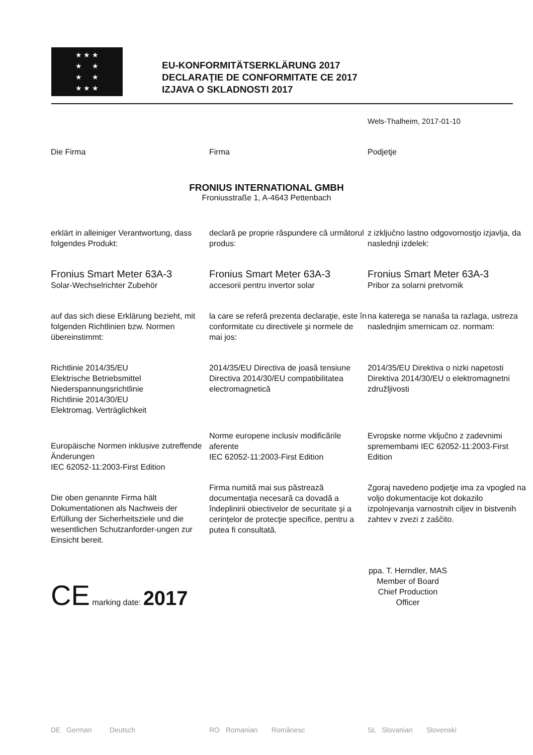★ ★ ★
★ ★
★ ★
★ ★ ★
EU-KONFORMITÄTSERKLÄRUNG 2017
DECLARAŢIE DE CONFORMITATE CE 2017
IZJAVA O SKLADNOSTI 2017
Wels-Thalheim, 2017-01-10
Die Firma Firma Podjetje
FRONIUS INTERNATIONAL GMBH
Froniusstraße 1, A-4643 Pettenbach
erklärt in alleiniger Verantwortung, dass folgendes Produkt:
declară pe proprie răspundere că următorul produs:
z izključno lastno odgovornostjo izjavlja, da naslednji izdelek:
Fronius Smart Meter 63A-3
Solar-Wechselrichter Zubehör
Fronius Smart Meter 63A-3
accesorii pentru invertor solar
Fronius Smart Meter 63A-3
Pribor za solarni pretvornik
auf das sich diese Erklärung bezieht, mit folgenden Richtlinien bzw. Normen übereinstimmt:
la care se referă prezenta declaraţie, este în conformitate cu directivele şi normele de mai jos:
na katerega se nanaša ta razlaga, ustreza naslednjim smernicam oz. normam:
Richtlinie 2014/35/EU
Elektrische Betriebsmittel Niederspannungsrichtlinie
Richtlinie 2014/30/EU
Elektromag. Verträglichkeit
2014/35/EU Directiva de joasă tensiune
Directiva 2014/30/EU compatibilitatea electromagnetică
2014/35/EU Direktiva o nizki napetosti
Direktiva 2014/30/EU o elektromagnetni združljivosti
Europäische Normen inklusive zutreffende Änderungen
IEC 62052-11:2003-First Edition
Norme europene inclusiv modificările aferente
IEC 62052-11:2003-First Edition
Evropske norme vključno z zadevnimi spremembami IEC 62052-11:2003-First Edition
Die oben genannte Firma hält Dokumentationen als Nachweis der Erfüllung der Sicherheitsziele und die wesentlichen Schutzanforder-ungen zur Einsicht bereit.
Firma numită mai sus păstrează documentaţia necesară ca dovadă a îndeplinirii obiectivelor de securitate şi a cerinţelor de protecţie specifice, pentru a putea fi consultată.
Zgoraj navedeno podjetje ima za vpogled na voljo dokumentacije kot dokazilo izpolnjevanja varnostnih ciljev in bistvenih zahtev v zvezi z zaščito.
CE marking date: 2017
ppa. T. Herndler, MAS
Member of Board
Chief Production Officer
DE German Deutsch RO Romanian Românesc SL Slovanian Slovenski